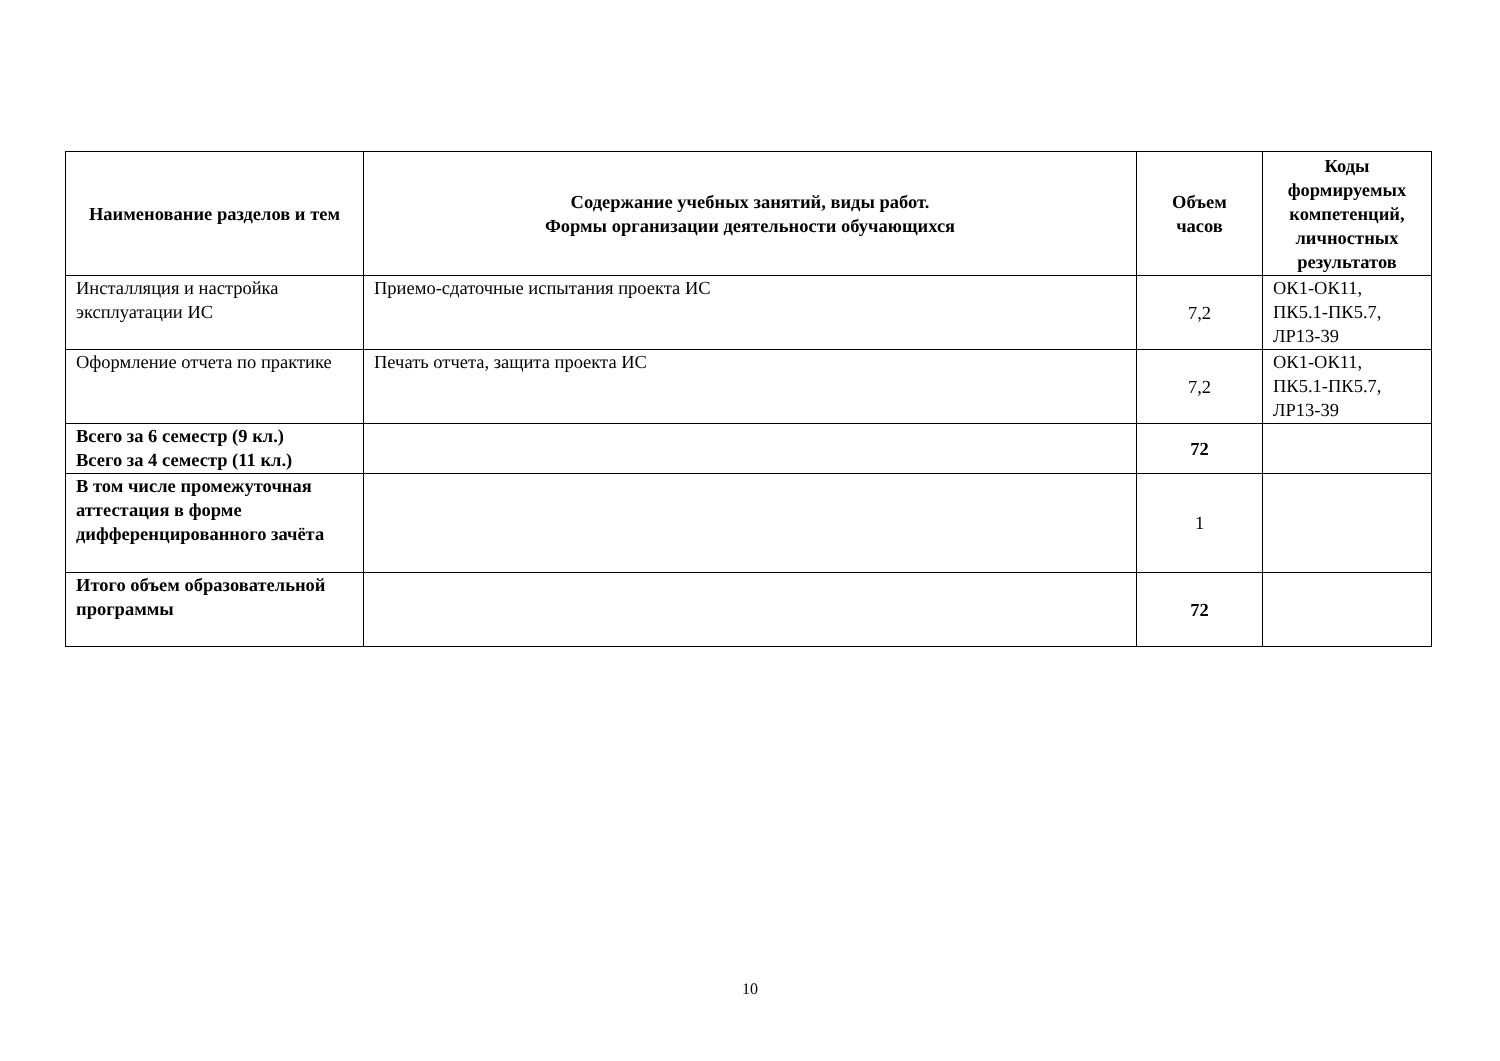| Наименование разделов и тем | Содержание учебных занятий, виды работ. Формы организации деятельности обучающихся | Объем часов | Коды формируемых компетенций, личностных результатов |
| --- | --- | --- | --- |
| Инсталляция и настройка эксплуатации ИС | Приемо-сдаточные испытания проекта ИС | 7,2 | ОК1-ОК11, ПК5.1-ПК5.7, ЛР13-39 |
| Оформление отчета по практике | Печать отчета, защита проекта ИС | 7,2 | ОК1-ОК11, ПК5.1-ПК5.7, ЛР13-39 |
| Всего за 6 семестр (9 кл.) Всего за 4 семестр (11 кл.) | | 72 | |
| В том числе промежуточная аттестация в форме дифференцированного зачёта | | 1 | |
| Итого объем образовательной программы | | 72 | |
10